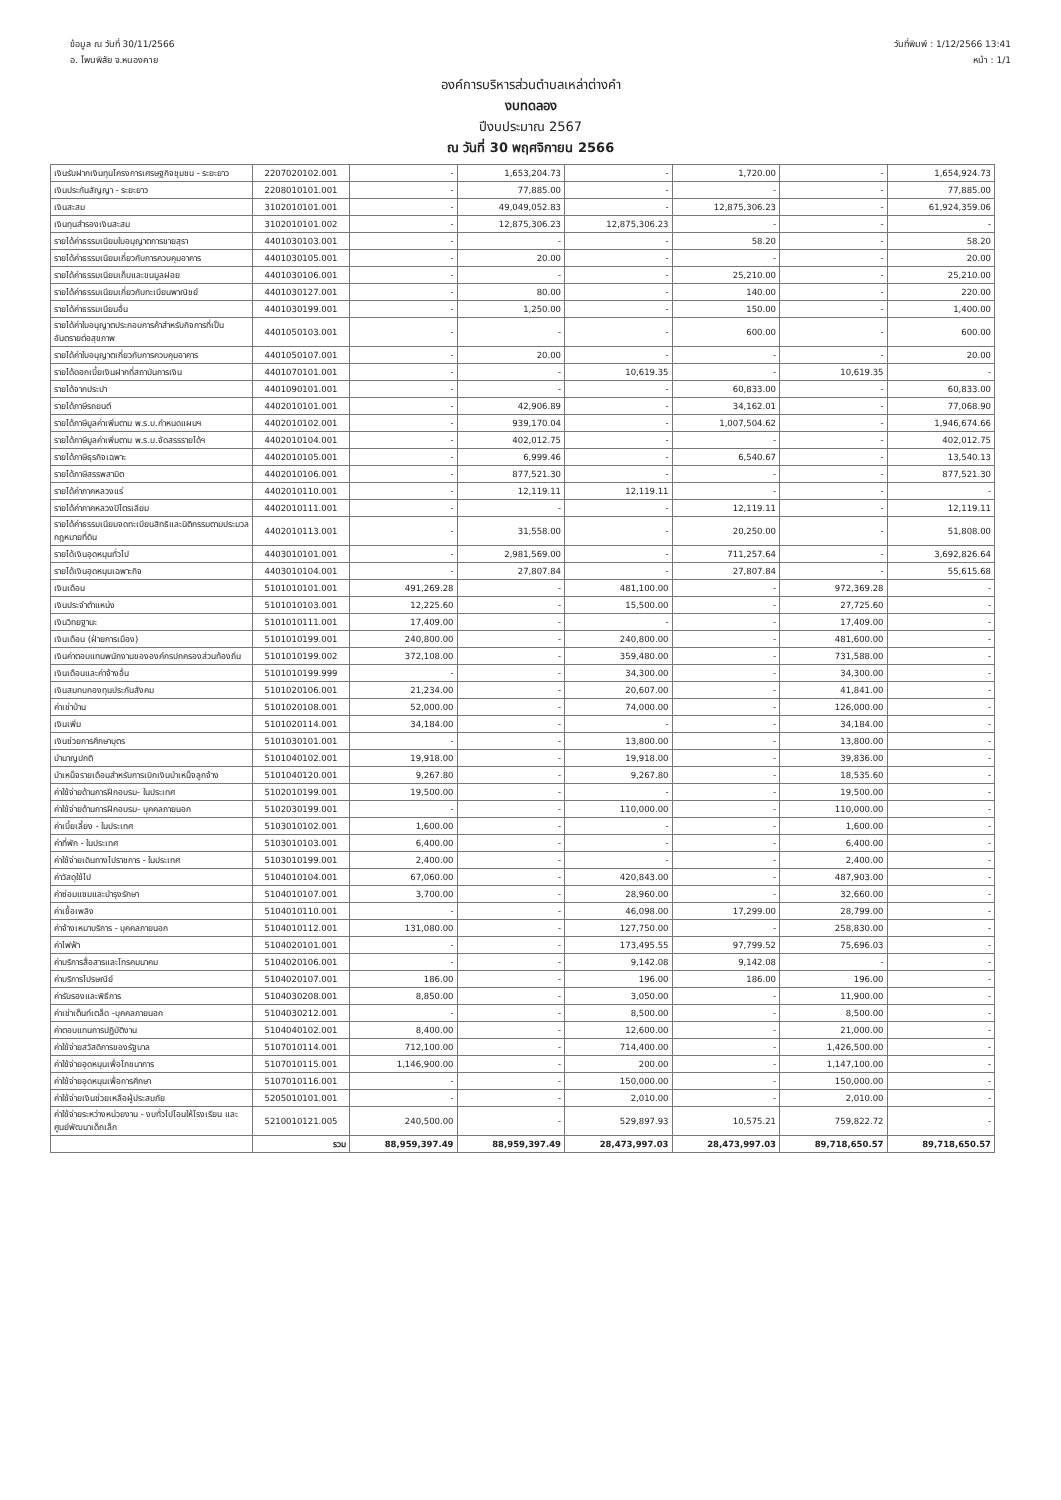ข้อมูล ณ วันที่ 30/11/2566
อ. โพนพิสัย จ.หนองคาย
วันที่พิมพ์ : 1/12/2566 13:41
หน้า : 1/1
องค์การบริหารส่วนตำบลเหล่าต่างคำ
งบทดลอง
ปีงบประมาณ 2567
ณ วันที่ 30 พฤศจิกายน 2566
| เงินรับฝากเงินทุนโครงการเศรษฐกิจชุมชน - ระยะยาว | 2207020102.001 | - | 1,653,204.73 | - | 1,720.00 | - | 1,654,924.73 |
| เงินประกันสัญญา - ระยะยาว | 2208010101.001 | - | 77,885.00 | - | - | - | 77,885.00 |
| เงินสะสม | 3102010101.001 | - | 49,049,052.83 | - | 12,875,306.23 | - | 61,924,359.06 |
| เงินทุนสำรองเงินสะสม | 3102010101.002 | - | 12,875,306.23 | 12,875,306.23 | - | - | - |
| รายได้ค่าธรรมเนียมใบอนุญาตการขายสุรา | 4401030103.001 | - | - | - | 58.20 | - | 58.20 |
| รายได้ค่าธรรมเนียมเกี่ยวกับการควบคุมอาคาร | 4401030105.001 | - | 20.00 | - | - | - | 20.00 |
| รายได้ค่าธรรมเนียมเก็บและขนมูลฝอย | 4401030106.001 | - | - | - | 25,210.00 | - | 25,210.00 |
| รายได้ค่าธรรมเนียมเกี่ยวกับทะเบียนพาณิชย์ | 4401030127.001 | - | 80.00 | - | 140.00 | - | 220.00 |
| รายได้ค่าธรรมเนียมอื่น | 4401030199.001 | - | 1,250.00 | - | 150.00 | - | 1,400.00 |
| รายได้ค่าใบอนุญาตประกอบการค้าสำหรับกิจการที่เป็นอันตรายต่อสุขภาพ | 4401050103.001 | - | - | - | 600.00 | - | 600.00 |
| รายได้ค่าใบอนุญาตเกี่ยวกับการควบคุมอาคาร | 4401050107.001 | - | 20.00 | - | - | - | 20.00 |
| รายได้ดอกเบี้ยเงินฝากที่สถาบันการเงิน | 4401070101.001 | - | - | 10,619.35 | - | 10,619.35 | - |
| รายได้จากประปา | 4401090101.001 | - | - | - | 60,833.00 | - | 60,833.00 |
| รายได้ภาษีรถยนต์ | 4402010101.001 | - | 42,906.89 | - | 34,162.01 | - | 77,068.90 |
| รายได้ภาษีมูลค่าเพิ่มตาม พ.ร.บ.กำหนดแผนฯ | 4402010102.001 | - | 939,170.04 | - | 1,007,504.62 | - | 1,946,674.66 |
| รายได้ภาษีมูลค่าเพิ่มตาม พ.ร.บ.จัดสรรรายได้ฯ | 4402010104.001 | - | 402,012.75 | - | - | - | 402,012.75 |
| รายได้ภาษีธุรกิจเฉพาะ | 4402010105.001 | - | 6,999.46 | - | 6,540.67 | - | 13,540.13 |
| รายได้ภาษีสรรพสามิต | 4402010106.001 | - | 877,521.30 | - | - | - | 877,521.30 |
| รายได้ค่าภาคหลวงแร่ | 4402010110.001 | - | 12,119.11 | 12,119.11 | - | - | - |
| รายได้ค่าภาคหลวงปิโตรเลียม | 4402010111.001 | - | - | - | 12,119.11 | - | 12,119.11 |
| รายได้ค่าธรรมเนียมจดทะเบียนสิทธิและนิติกรรมตามประมวลกฎหมายที่ดิน | 4402010113.001 | - | 31,558.00 | - | 20,250.00 | - | 51,808.00 |
| รายได้เงินอุดหนุนทั่วไป | 4403010101.001 | - | 2,981,569.00 | - | 711,257.64 | - | 3,692,826.64 |
| รายได้เงินอุดหนุนเฉพาะกิจ | 4403010104.001 | - | 27,807.84 | - | 27,807.84 | - | 55,615.68 |
| เงินเดือน | 5101010101.001 | 491,269.28 | - | 481,100.00 | - | 972,369.28 | - |
| เงินประจำตำแหน่ง | 5101010103.001 | 12,225.60 | - | 15,500.00 | - | 27,725.60 | - |
| เงินวิทยฐานะ | 5101010111.001 | 17,409.00 | - | - | - | 17,409.00 | - |
| เงินเดือน (ฝ่ายการเมือง) | 5101010199.001 | 240,800.00 | - | 240,800.00 | - | 481,600.00 | - |
| เงินค่าตอบแทนพนักงานขององค์กรปกครองส่วนท้องถิ่น | 5101010199.002 | 372,108.00 | - | 359,480.00 | - | 731,588.00 | - |
| เงินเดือนและค่าจ้างอื่น | 5101010199.999 | - | - | 34,300.00 | - | 34,300.00 | - |
| เงินสมทบกองทุนประกันสังคม | 5101020106.001 | 21,234.00 | - | 20,607.00 | - | 41,841.00 | - |
| ค่าเช่าบ้าน | 5101020108.001 | 52,000.00 | - | 74,000.00 | - | 126,000.00 | - |
| เงินเพิ่ม | 5101020114.001 | 34,184.00 | - | - | - | 34,184.00 | - |
| เงินช่วยการศึกษาบุตร | 5101030101.001 | - | - | 13,800.00 | - | 13,800.00 | - |
| บำนาญปกติ | 5101040102.001 | 19,918.00 | - | 19,918.00 | - | 39,836.00 | - |
| บำเหน็จรายเดือนสำหรับการเบิกเงินบำเหน็จลูกจ้าง | 5101040120.001 | 9,267.80 | - | 9,267.80 | - | 18,535.60 | - |
| ค่าใช้จ่ายด้านการฝึกอบรม- ในประเทศ | 5102010199.001 | 19,500.00 | - | - | - | 19,500.00 | - |
| ค่าใช้จ่ายด้านการฝึกอบรม- บุคคลภายนอก | 5102030199.001 | - | - | 110,000.00 | - | 110,000.00 | - |
| ค่าเบี้ยเลี้ยง - ในประเทศ | 5103010102.001 | 1,600.00 | - | - | - | 1,600.00 | - |
| ค่าที่พัก - ในประเทศ | 5103010103.001 | 6,400.00 | - | - | - | 6,400.00 | - |
| ค่าใช้จ่ายเดินทางไปราชการ - ในประเทศ | 5103010199.001 | 2,400.00 | - | - | - | 2,400.00 | - |
| ค่าวัสดุใช้ไป | 5104010104.001 | 67,060.00 | - | 420,843.00 | - | 487,903.00 | - |
| ค่าซ่อมแซมและบำรุงรักษา | 5104010107.001 | 3,700.00 | - | 28,960.00 | - | 32,660.00 | - |
| ค่าเชื้อเพลิง | 5104010110.001 | - | - | 46,098.00 | 17,299.00 | 28,799.00 | - |
| ค่าจ้างเหมาบริการ - บุคคลภายนอก | 5104010112.001 | 131,080.00 | - | 127,750.00 | - | 258,830.00 | - |
| ค่าไฟฟ้า | 5104020101.001 | - | - | 173,495.55 | 97,799.52 | 75,696.03 | - |
| ค่าบริการสื่อสารและโทรคมนาคม | 5104020106.001 | - | - | 9,142.08 | 9,142.08 | - | - |
| ค่าบริการไปรษณีย์ | 5104020107.001 | 186.00 | - | 196.00 | 186.00 | 196.00 | - |
| ค่ารับรองและพิธีการ | 5104030208.001 | 8,850.00 | - | 3,050.00 | - | 11,900.00 | - |
| ค่าเช่าเต็นท์เตล็ด -บุคคลภายนอก | 5104030212.001 | - | - | 8,500.00 | - | 8,500.00 | - |
| ค่าตอบแทนการปฏิบัติงาน | 5104040102.001 | 8,400.00 | - | 12,600.00 | - | 21,000.00 | - |
| ค่าใช้จ่ายสวัสดิการของรัฐบาล | 5107010114.001 | 712,100.00 | - | 714,400.00 | - | 1,426,500.00 | - |
| ค่าใช้จ่ายอุดหนุนเพื่อโภชนาการ | 5107010115.001 | 1,146,900.00 | - | 200.00 | - | 1,147,100.00 | - |
| ค่าใช้จ่ายอุดหนุนเพื่อการศึกษา | 5107010116.001 | - | - | 150,000.00 | - | 150,000.00 | - |
| ค่าใช้จ่ายเงินช่วยเหลือผู้ประสบภัย | 5205010101.001 | - | - | 2,010.00 | - | 2,010.00 | - |
| ค่าใช้จ่ายระหว่างหน่วยงาน - งบทั่วไปโอนให้โรงเรียน และศูนย์พัฒนาเด็กเล็ก | 5210010121.005 | 240,500.00 | - | 529,897.93 | 10,575.21 | 759,822.72 | - |
| | รวม | 88,959,397.49 | 88,959,397.49 | 28,473,997.03 | 28,473,997.03 | 89,718,650.57 | 89,718,650.57 |